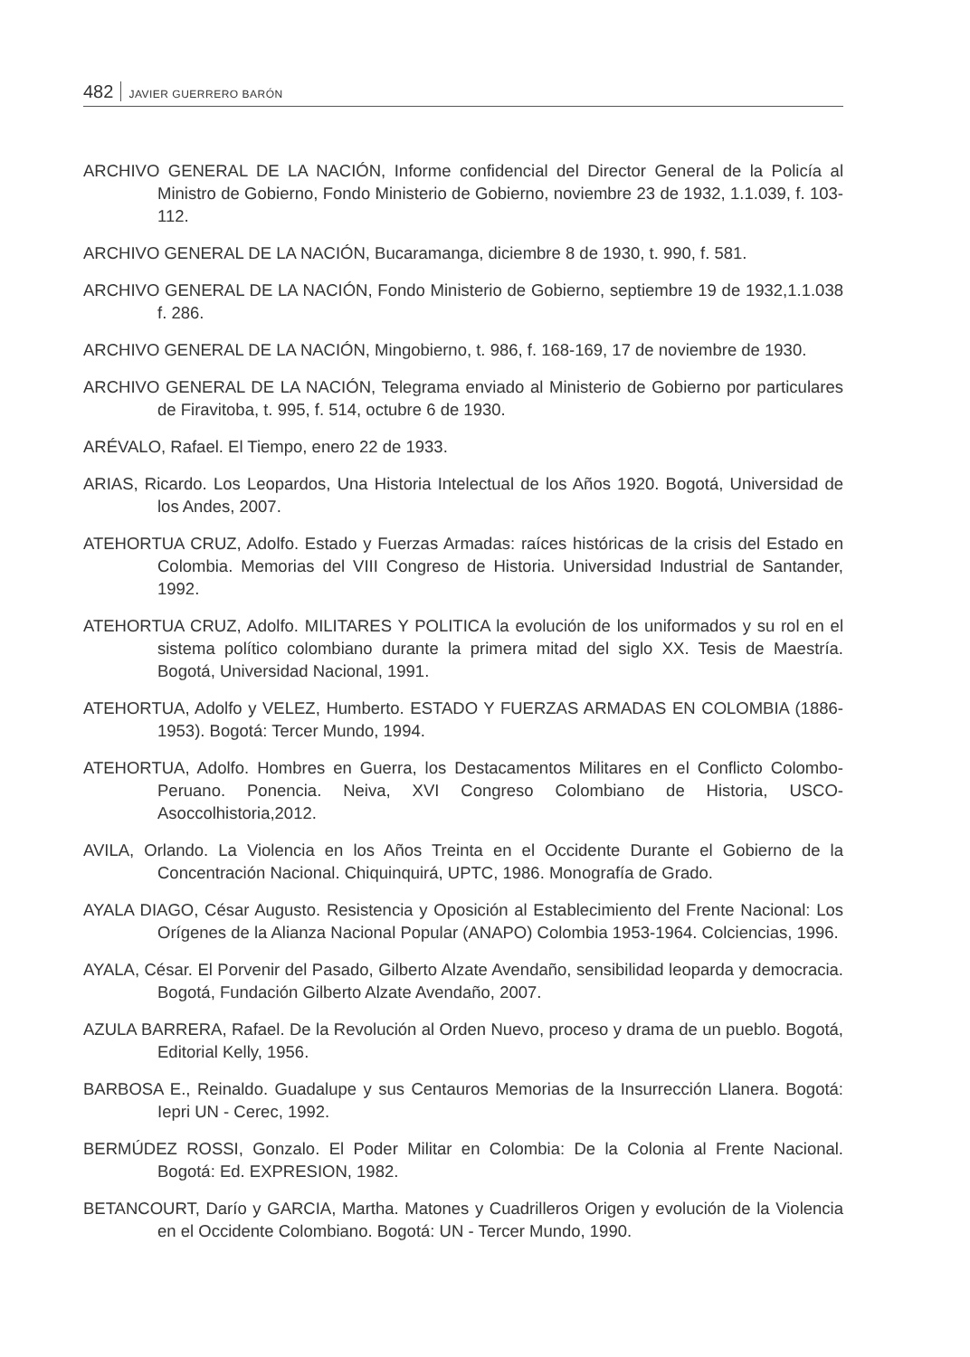482 JAVIER GUERRERO BARÓN
ARCHIVO GENERAL DE LA NACIÓN, Informe confidencial del Director General de la Policía al Ministro de Gobierno, Fondo Ministerio de Gobierno, noviembre 23 de 1932, 1.1.039, f. 103-112.
ARCHIVO GENERAL DE LA NACIÓN, Bucaramanga, diciembre 8 de 1930, t. 990, f. 581.
ARCHIVO GENERAL DE LA NACIÓN, Fondo Ministerio de Gobierno, septiembre 19 de 1932,1.1.038 f. 286.
ARCHIVO GENERAL DE LA NACIÓN, Mingobierno, t. 986, f. 168-169, 17 de noviembre de 1930.
ARCHIVO GENERAL DE LA NACIÓN, Telegrama enviado al Ministerio de Gobierno por particulares de Firavitoba, t. 995, f. 514, octubre 6 de 1930.
ARÉVALO, Rafael. El Tiempo, enero 22 de 1933.
ARIAS, Ricardo. Los Leopardos, Una Historia Intelectual de los Años 1920. Bogotá, Universidad de los Andes, 2007.
ATEHORTUA CRUZ, Adolfo. Estado y Fuerzas Armadas: raíces históricas de la crisis del Estado en Colombia. Memorias del VIII Congreso de Historia. Universidad Industrial de Santander, 1992.
ATEHORTUA CRUZ, Adolfo. MILITARES Y POLITICA la evolución de los uniformados y su rol en el sistema político colombiano durante la primera mitad del siglo XX. Tesis de Maestría. Bogotá, Universidad Nacional, 1991.
ATEHORTUA, Adolfo y VELEZ, Humberto. ESTADO Y FUERZAS ARMADAS EN COLOMBIA (1886-1953). Bogotá: Tercer Mundo, 1994.
ATEHORTUA, Adolfo. Hombres en Guerra, los Destacamentos Militares en el Conflicto Colombo-Peruano. Ponencia. Neiva, XVI Congreso Colombiano de Historia, USCO-Asoccolhistoria,2012.
AVILA, Orlando. La Violencia en los Años Treinta en el Occidente Durante el Gobierno de la Concentración Nacional. Chiquinquirá, UPTC, 1986. Monografía de Grado.
AYALA DIAGO, César Augusto. Resistencia y Oposición al Establecimiento del Frente Nacional: Los Orígenes de la Alianza Nacional Popular (ANAPO) Colombia 1953-1964. Colciencias, 1996.
AYALA, César. El Porvenir del Pasado, Gilberto Alzate Avendaño, sensibilidad leoparda y democracia. Bogotá, Fundación Gilberto Alzate Avendaño, 2007.
AZULA BARRERA, Rafael. De la Revolución al Orden Nuevo, proceso y drama de un pueblo. Bogotá, Editorial Kelly, 1956.
BARBOSA E., Reinaldo. Guadalupe y sus Centauros Memorias de la Insurrección Llanera. Bogotá: Iepri UN - Cerec, 1992.
BERMÚDEZ ROSSI, Gonzalo. El Poder Militar en Colombia: De la Colonia al Frente Nacional. Bogotá: Ed. EXPRESION, 1982.
BETANCOURT, Darío y GARCIA, Martha. Matones y Cuadrilleros Origen y evolución de la Violencia en el Occidente Colombiano. Bogotá: UN - Tercer Mundo, 1990.